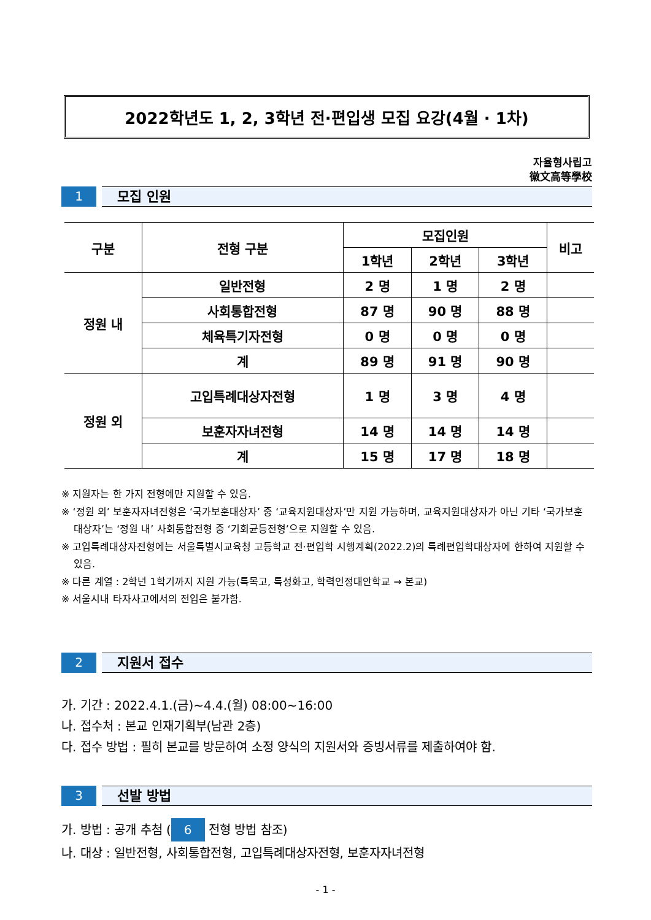2022학년도 1, 2, 3학년 전·편입생 모집 요강(4월 · 1차)
자율형사립고
徽文高等學校
1
모집 인원
| 구분 | 전형 구분 | 모집인원 | | | 비고 |
| --- | --- | --- | --- | --- | --- |
| | | 1학년 | 2학년 | 3학년 | |
| 정원 내 | 일반전형 | 2 명 | 1 명 | 2 명 | |
| | 사회통합전형 | 87 명 | 90 명 | 88 명 | |
| | 체육특기자전형 | 0 명 | 0 명 | 0 명 | |
| | 계 | 89 명 | 91 명 | 90 명 | |
| 정원 외 | 고입특례대상자전형 | 1 명 | 3 명 | 4 명 | |
| | 보훈자자녀전형 | 14 명 | 14 명 | 14 명 | |
| | 계 | 15 명 | 17 명 | 18 명 | |
※ 지원자는 한 가지 전형에만 지원할 수 있음.
※ ‘정원 외’ 보훈자자녀전형은 ‘국가보훈대상자’ 중 ‘교육지원대상자’만 지원 가능하며, 교육지원대상자가 아닌 기타 ‘국가보훈대상자’는 ‘정원 내’ 사회통합전형 중 ‘기회균등전형’으로 지원할 수 있음.
※ 고입특례대상자전형에는 서울특별시교육청 고등학교 전·편입학 시행계획(2022.2)의 특례편입학대상자에 한하여 지원할 수 있음.
※ 다른 계열 : 2학년 1학기까지 지원 가능(특목고, 특성화고, 학력인정대안학교 → 본교)
※ 서울시내 타자사고에서의 전입은 불가함.
2
지원서 접수
가. 기간 : 2022.4.1.(금)~4.4.(월) 08:00~16:00
나. 접수처 : 본교 인재기획부(남관 2층)
다. 접수 방법 : 필히 본교를 방문하여 소정 양식의 지원서와 증빙서류를 제출하여야 함.
3
선발 방법
가. 방법 : 공개 추첨 (6 전형 방법 참조)
나. 대상 : 일반전형, 사회통합전형, 고입특례대상자전형, 보훈자자녀전형
- 1 -